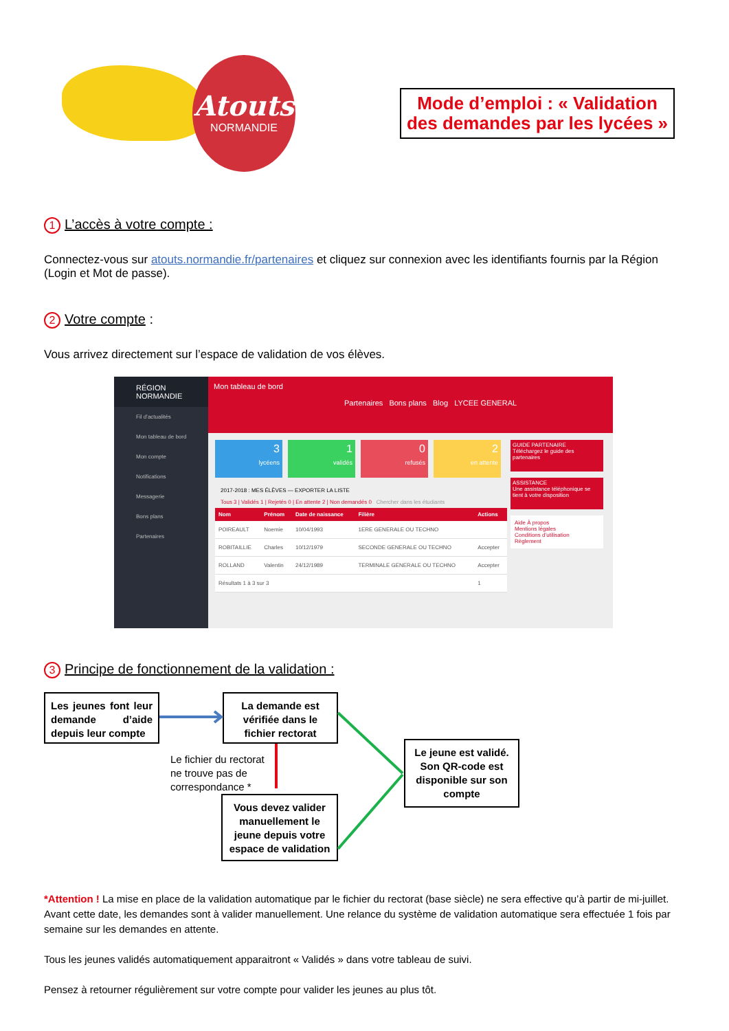Atouts
NORMANDIE
Mode d’emploi : « Validation des demandes par les lycées »
1 L’accès à votre compte :
Connectez-vous sur atouts.normandie.fr/partenaires et cliquez sur connexion avec les identifiants fournis par la Région (Login et Mot de passe).
2 Votre compte :
Vous arrivez directement sur l’espace de validation de vos élèves.
RÉGION NORMANDIE
Fil d’actualités
Mon tableau de bord
Mon compte
Notifications
Messagerie
Bons plans
Partenaires
Mon tableau de bord
Partenaires Bons plans Blog LYCEE GENERAL
3
lycéens
1
validés
0
refusés
2
en attente
2017-2018 : MES ÉLÈVES — EXPORTER LA LISTE
Tous 3 | Validés 1 | Rejetés 0 | En attente 2 | Non demandés 0 Chercher dans les étudiants
| Nom | Prénom | Date de naissance | Filière | Actions |
| --- | --- | --- | --- | --- |
| POIREAULT | Noemie | 10/04/1993 | 1ERE GENERALE OU TECHNO | |
| ROBITAILLIE | Charles | 10/12/1979 | SECONDE GENERALE OU TECHNO | Accepter |
| ROLLAND | Valentin | 24/12/1989 | TERMINALE GENERALE OU TECHNO | Accepter |
| Résultats 1 à 3 sur 3 | | | | 1 |
GUIDE PARTENAIRE
Téléchargez le guide des partenaires
ASSISTANCE
Une assistance téléphonique se tient à votre disposition
Aide À propos
Mentions légales
Conditions d’utilisation
Règlement
3 Principe de fonctionnement de la validation :
Les jeunes font leur demande d’aide depuis leur compte
La demande est vérifiée dans le fichier rectorat
Le fichier du rectorat
ne trouve pas de
correspondance *
Vous devez valider manuellement le jeune depuis votre espace de validation
Le jeune est validé. Son QR-code est disponible sur son compte
*Attention ! La mise en place de la validation automatique par le fichier du rectorat (base siècle) ne sera effective qu’à partir de mi-juillet. Avant cette date, les demandes sont à valider manuellement. Une relance du système de validation automatique sera effectuée 1 fois par semaine sur les demandes en attente.
Tous les jeunes validés automatiquement apparaitront « Validés » dans votre tableau de suivi.
Pensez à retourner régulièrement sur votre compte pour valider les jeunes au plus tôt.